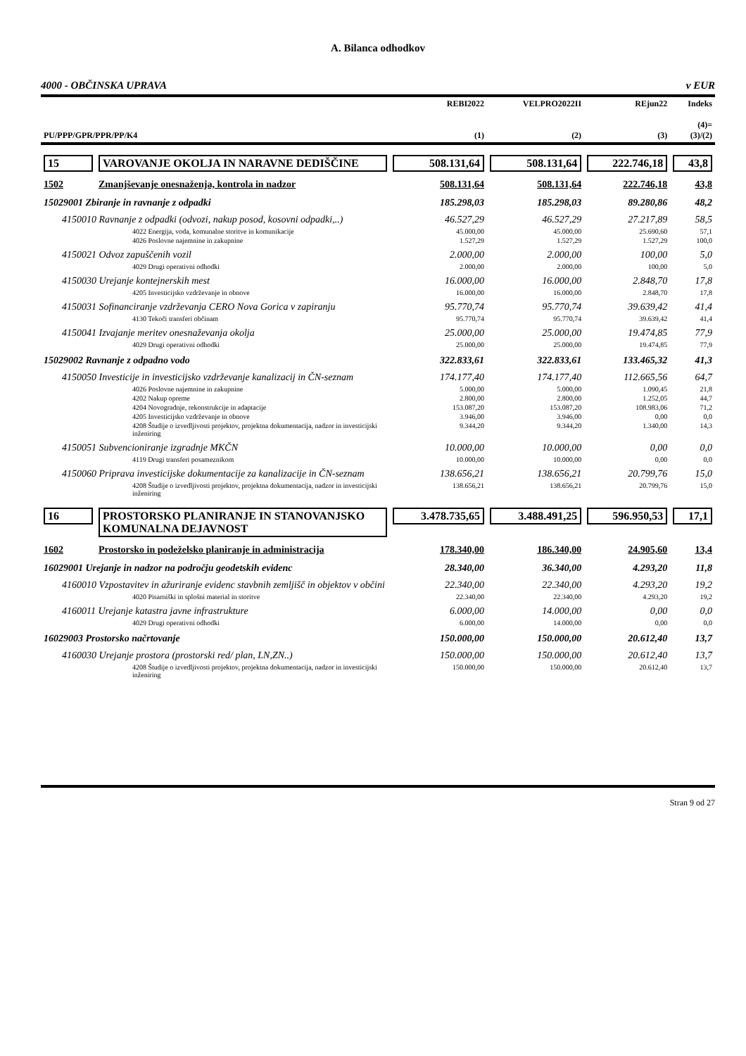A. Bilanca odhodkov
4000 - OBČINSKA UPRAVA v EUR
| PU/PPP/GPR/PPR/PP/K4 | | REBI2022 (1) | VELPRO2022II (2) | REjun22 (3) | Indeks (4)= (3)/(2) |
| --- | --- | --- | --- | --- | --- |
| 15 | VAROVANJE OKOLJA IN NARAVNE DEDIŠČINE | 508.131,64 | 508.131,64 | 222.746,18 | 43,8 |
| 1502 | Zmanjševanje onesnaženja, kontrola in nadzor | 508.131,64 | 508.131,64 | 222.746,18 | 43,8 |
| 15029001 Zbiranje in ravnanje z odpadki | | 185.298,03 | 185.298,03 | 89.280,86 | 48,2 |
| 4150010 Ravnanje z odpadki (odvozi, nakup posod, kosovni odpadki,..) | | 46.527,29 | 46.527,29 | 27.217,89 | 58,5 |
| 4022 Energija, voda, komunalne storitve in komunikacije | | 45.000,00 | 45.000,00 | 25.690,60 | 57,1 |
| 4026 Poslovne najemnine in zakupnine | | 1.527,29 | 1.527,29 | 1.527,29 | 100,0 |
| 4150021 Odvoz zapuščenih vozil | | 2.000,00 | 2.000,00 | 100,00 | 5,0 |
| 4029 Drugi operativni odhodki | | 2.000,00 | 2.000,00 | 100,00 | 5,0 |
| 4150030 Urejanje kontejnerskih mest | | 16.000,00 | 16.000,00 | 2.848,70 | 17,8 |
| 4205 Investicijsko vzdrževanje in obnove | | 16.000,00 | 16.000,00 | 2.848,70 | 17,8 |
| 4150031 Sofinanciranje vzdrževanja CERO Nova Gorica v zapiranju | | 95.770,74 | 95.770,74 | 39.639,42 | 41,4 |
| 4130 Tekoči transferi občinam | | 95.770,74 | 95.770,74 | 39.639,42 | 41,4 |
| 4150041 Izvajanje meritev onesnaževanja okolja | | 25.000,00 | 25.000,00 | 19.474,85 | 77,9 |
| 4029 Drugi operativni odhodki | | 25.000,00 | 25.000,00 | 19.474,85 | 77,9 |
| 15029002 Ravnanje z odpadno vodo | | 322.833,61 | 322.833,61 | 133.465,32 | 41,3 |
| 4150050 Investicije in investicijsko vzdrževanje kanalizacij in ČN-seznam | | 174.177,40 | 174.177,40 | 112.665,56 | 64,7 |
| 4026 Poslovne najemnine in zakupnine | | 5.000,00 | 5.000,00 | 1.090,45 | 21,8 |
| 4202 Nakup opreme | | 2.800,00 | 2.800,00 | 1.252,05 | 44,7 |
| 4204 Novogradnje, rekonstrukcije in adaptacije | | 153.087,20 | 153.087,20 | 108.983,06 | 71,2 |
| 4205 Investicijsko vzdrževanje in obnove | | 3.946,00 | 3.946,00 | 0,00 | 0,0 |
| 4208 Študije o izvedljivosti projektov, projektna dokumentacija, nadzor in investicijski inženiring | | 9.344,20 | 9.344,20 | 1.340,00 | 14,3 |
| 4150051 Subvencioniranje izgradnje MKČN | | 10.000,00 | 10.000,00 | 0,00 | 0,0 |
| 4119 Drugi transferi posameznikom | | 10.000,00 | 10.000,00 | 0,00 | 0,0 |
| 4150060 Priprava investicijske dokumentacije za kanalizacije in ČN-seznam | | 138.656,21 | 138.656,21 | 20.799,76 | 15,0 |
| 4208 Študije o izvedljivosti projektov, projektna dokumentacija, nadzor in investicijski inženiring | | 138.656,21 | 138.656,21 | 20.799,76 | 15,0 |
| 16 | PROSTORSKO PLANIRANJE IN STANOVANJSKO KOMUNALNA DEJAVNOST | 3.478.735,65 | 3.488.491,25 | 596.950,53 | 17,1 |
| 1602 | Prostorsko in podeželsko planiranje in administracija | 178.340,00 | 186.340,00 | 24.905,60 | 13,4 |
| 16029001 Urejanje in nadzor na področju geodetskih evidenc | | 28.340,00 | 36.340,00 | 4.293,20 | 11,8 |
| 4160010 Vzpostavitev in ažuriranje evidenc stavbnih zemljišč in objektov v občini | | 22.340,00 | 22.340,00 | 4.293,20 | 19,2 |
| 4020 Pisarniški in splošni material in storitve | | 22.340,00 | 22.340,00 | 4.293,20 | 19,2 |
| 4160011 Urejanje katastra javne infrastrukture | | 6.000,00 | 14.000,00 | 0,00 | 0,0 |
| 4029 Drugi operativni odhodki | | 6.000,00 | 14.000,00 | 0,00 | 0,0 |
| 16029003 Prostorsko načrtovanje | | 150.000,00 | 150.000,00 | 20.612,40 | 13,7 |
| 4160030 Urejanje prostora (prostorski red/ plan, LN,ZN..) | | 150.000,00 | 150.000,00 | 20.612,40 | 13,7 |
| 4208 Študije o izvedljivosti projektov, projektna dokumentacija, nadzor in investicijski inženiring | | 150.000,00 | 150.000,00 | 20.612,40 | 13,7 |
Stran 9 od 27